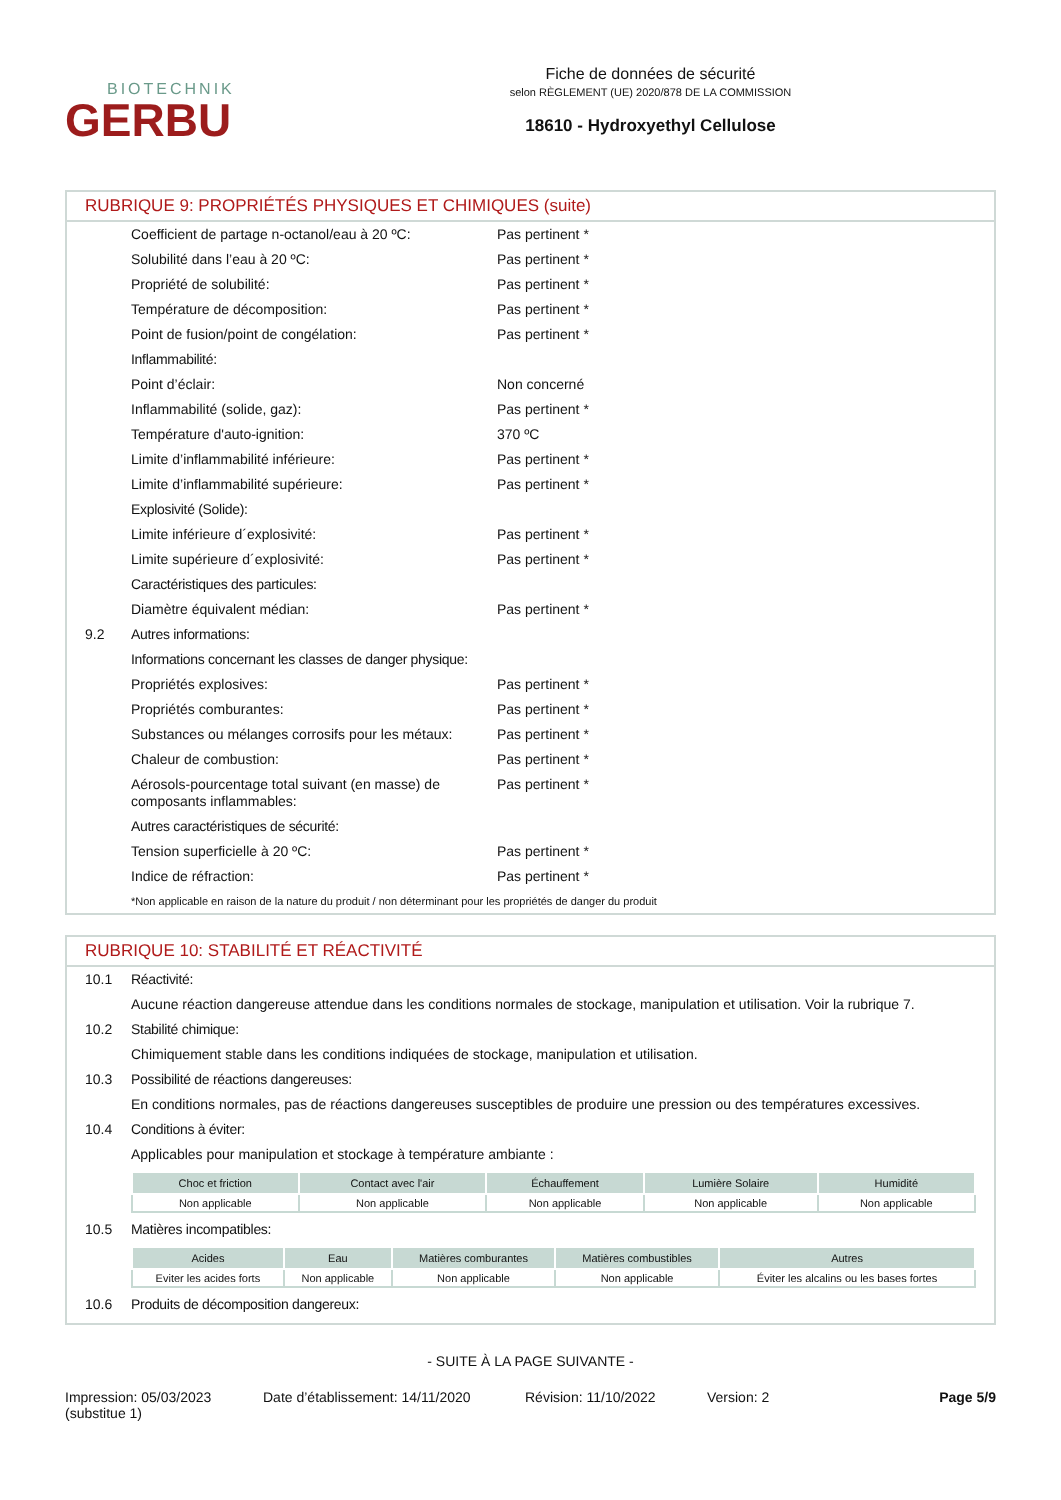BIOTECHNIK
GERBU
Fiche de données de sécurité
selon RÈGLEMENT (UE) 2020/878 DE LA COMMISSION
18610 - Hydroxyethyl Cellulose
RUBRIQUE 9: PROPRIÉTÉS PHYSIQUES ET CHIMIQUES (suite)
Coefficient de partage n-octanol/eau à 20 ºC: Pas pertinent *
Solubilité dans l’eau à 20 ºC: Pas pertinent *
Propriété de solubilité: Pas pertinent *
Température de décomposition: Pas pertinent *
Point de fusion/point de congélation: Pas pertinent *
Inflammabilité:
Point d’éclair: Non concerné
Inflammabilité (solide, gaz): Pas pertinent *
Température d'auto-ignition: 370 ºC
Limite d’inflammabilité inférieure: Pas pertinent *
Limite d’inflammabilité supérieure: Pas pertinent *
Explosivité (Solide):
Limite inférieure d´explosivité: Pas pertinent *
Limite supérieure d´explosivité: Pas pertinent *
Caractéristiques des particules:
Diamètre équivalent médian: Pas pertinent *
9.2 Autres informations:
Informations concernant les classes de danger physique:
Propriétés explosives: Pas pertinent *
Propriétés comburantes: Pas pertinent *
Substances ou mélanges corrosifs pour les métaux: Pas pertinent *
Chaleur de combustion: Pas pertinent *
Aérosols-pourcentage total suivant (en masse) de composants inflammables: Pas pertinent *
Autres caractéristiques de sécurité:
Tension superficielle à 20 ºC: Pas pertinent *
Indice de réfraction: Pas pertinent *
*Non applicable en raison de la nature du produit / non déterminant pour les propriétés de danger du produit
RUBRIQUE 10: STABILITÉ ET RÉACTIVITÉ
10.1 Réactivité:
Aucune réaction dangereuse attendue dans les conditions normales de stockage, manipulation et utilisation. Voir la rubrique 7.
10.2 Stabilité chimique:
Chimiquement stable dans les conditions indiquées de stockage, manipulation et utilisation.
10.3 Possibilité de réactions dangereuses:
En conditions normales, pas de réactions dangereuses susceptibles de produire une pression ou des températures excessives.
10.4 Conditions à éviter:
Applicables pour manipulation et stockage à température ambiante :
| Choc et friction | Contact avec l'air | Échauffement | Lumière Solaire | Humidité |
| --- | --- | --- | --- | --- |
| Non applicable | Non applicable | Non applicable | Non applicable | Non applicable |
10.5 Matières incompatibles:
| Acides | Eau | Matières comburantes | Matières combustibles | Autres |
| --- | --- | --- | --- | --- |
| Eviter les acides forts | Non applicable | Non applicable | Non applicable | Éviter les alcalins ou les bases fortes |
10.6 Produits de décomposition dangereux:
- SUITE À LA PAGE SUIVANTE -
Impression: 05/03/2023
(substitue 1)
Date d’établissement: 14/11/2020
Révision: 11/10/2022 Version: 2 Page 5/9